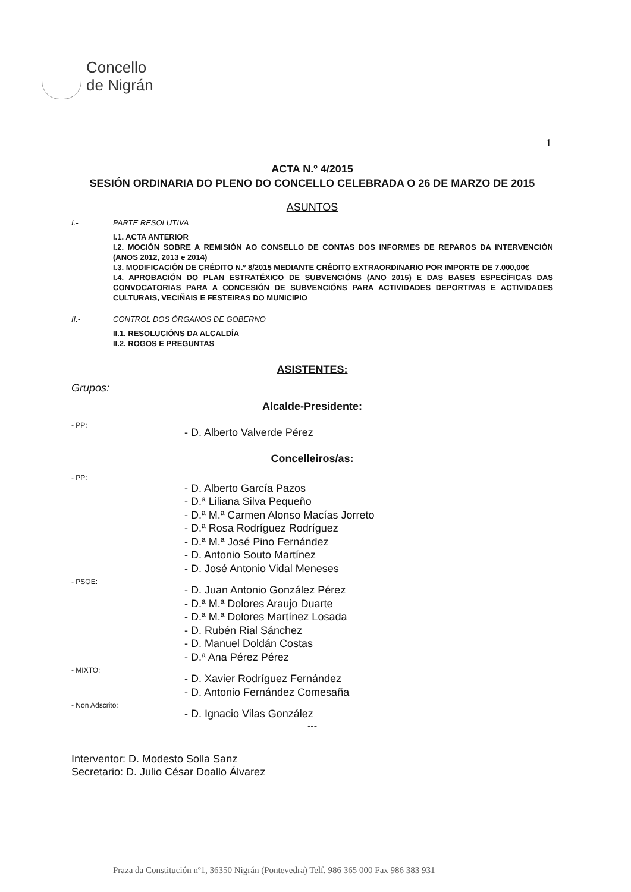Concello
de Nigrán
1
ACTA N.º 4/2015
SESIÓN ORDINARIA DO PLENO DO CONCELLO CELEBRADA O 26 DE MARZO DE 2015
ASUNTOS
I.- PARTE RESOLUTIVA
I.1. ACTA ANTERIOR
I.2. MOCIÓN SOBRE A REMISIÓN AO CONSELLO DE CONTAS DOS INFORMES DE REPAROS DA INTERVENCIÓN (ANOS 2012, 2013 e 2014)
I.3. MODIFICACIÓN DE CRÉDITO N.º 8/2015 MEDIANTE CRÉDITO EXTRAORDINARIO POR IMPORTE DE 7.000,00€
I.4. APROBACIÓN DO PLAN ESTRATÉXICO DE SUBVENCIÓNS (ANO 2015) E DAS BASES ESPECÍFICAS DAS CONVOCATORIAS PARA A CONCESIÓN DE SUBVENCIÓNS PARA ACTIVIDADES DEPORTIVAS E ACTIVIDADES CULTURAIS, VECIÑAIS E FESTEIRAS DO MUNICIPIO
II.- CONTROL DOS ÓRGANOS DE GOBERNO
II.1. RESOLUCIÓNS DA ALCALDÍA
II.2. ROGOS E PREGUNTAS
ASISTENTES:
Grupos:
Alcalde-Presidente:
- PP: - D. Alberto Valverde Pérez
Concelleiros/as:
- PP: - D. Alberto García Pazos
- D.ª Liliana Silva Pequeño
- D.ª M.ª Carmen Alonso Macías Jorreto
- D.ª Rosa Rodríguez Rodríguez
- D.ª M.ª José Pino Fernández
- D. Antonio Souto Martínez
- D. José Antonio Vidal Meneses
- PSOE: - D. Juan Antonio González Pérez
- D.ª M.ª Dolores Araujo Duarte
- D.ª M.ª Dolores Martínez Losada
- D. Rubén Rial Sánchez
- D. Manuel Doldán Costas
- D.ª Ana Pérez Pérez
- MIXTO: - D. Xavier Rodríguez Fernández
- D. Antonio Fernández Comesaña
- Non Adscrito: - D. Ignacio Vilas González
---
Interventor: D. Modesto Solla Sanz
Secretario: D. Julio César Doallo Álvarez
Praza da Constitución nº1, 36350 Nigrán (Pontevedra) Telf. 986 365 000 Fax 986 383 931